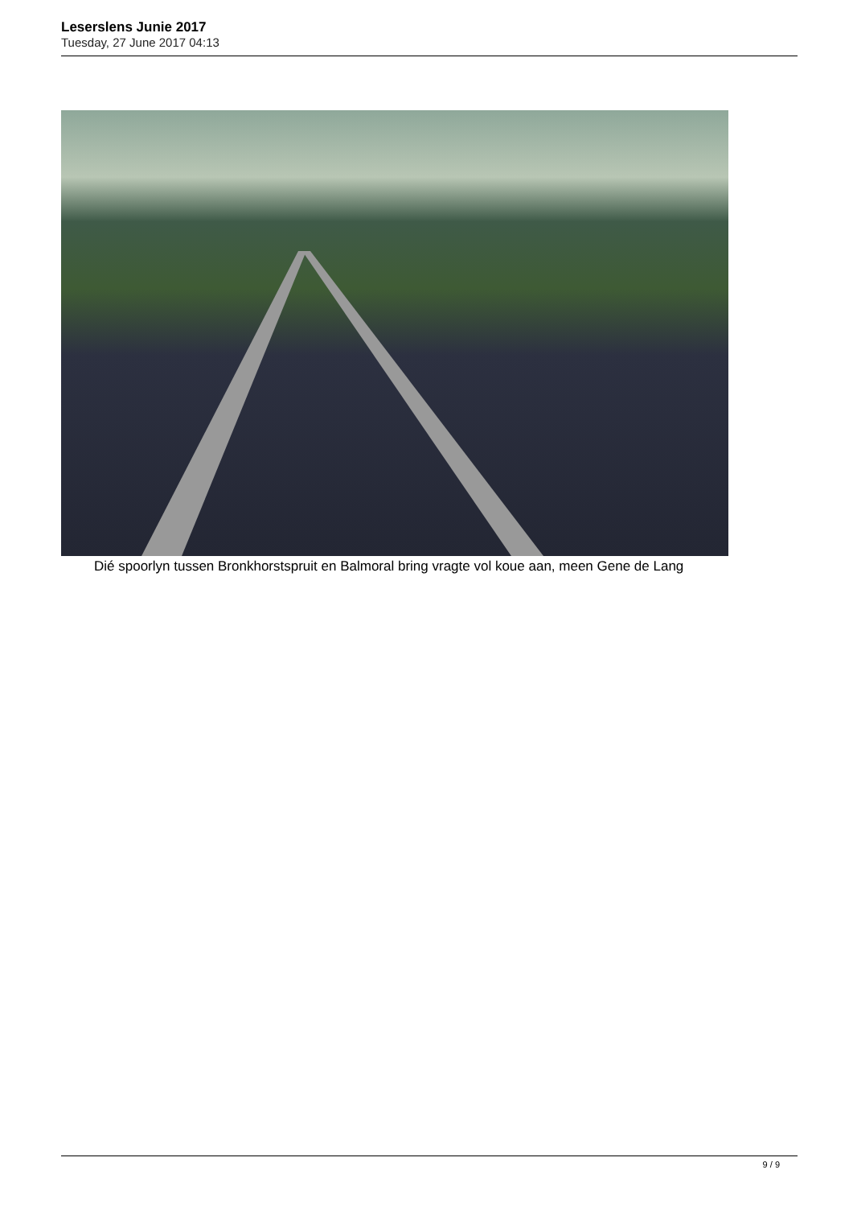Leserslens Junie 2017
Tuesday, 27 June 2017 04:13
Dié spoorlyn tussen Bronkhorstspruit en Balmoral bring vragte vol koue aan, meen Gene de Lang
9 / 9